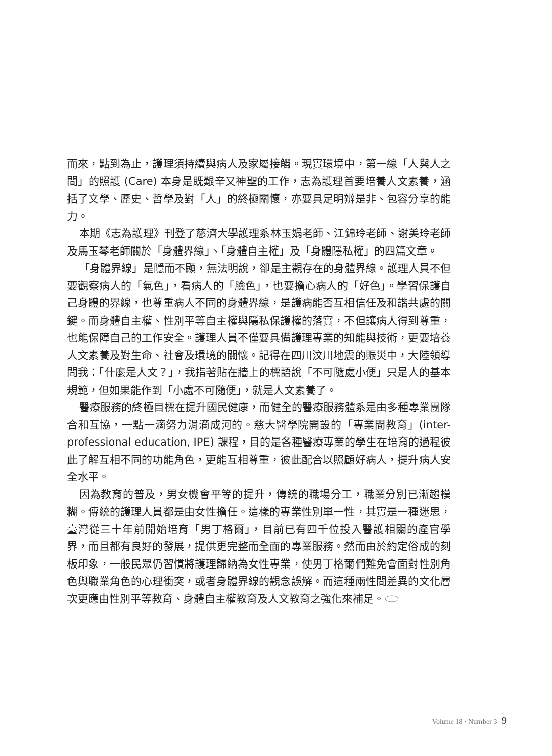而來，點到為止，護理須持續與病人及家屬接觸。現實環境中，第一線「人與人之間」的照護 (Care) 本身是既艱辛又神聖的工作，志為護理首要培養人文素養，涵括了文學、歷史、哲學及對「人」的終極關懷，亦要具足明辨是非、包容分享的能力。
本期《志為護理》刊登了慈濟大學護理系林玉娟老師、江錦玲老師、謝美玲老師及馬玉琴老師關於「身體界線」、「身體自主權」及「身體隱私權」的四篇文章。
「身體界線」是隱而不顯，無法明說，卻是主觀存在的身體界線。護理人員不但要觀察病人的「氣色」，看病人的「臉色」，也要擔心病人的「好色」。學習保護自己身體的界線，也尊重病人不同的身體界線，是護病能否互相信任及和諧共處的關鍵。而身體自主權、性別平等自主權與隱私保護權的落實，不但讓病人得到尊重，也能保障自己的工作安全。護理人員不僅要具備護理專業的知能與技術，更要培養人文素養及對生命、社會及環境的關懷。記得在四川汶川地震的賑災中，大陸領導問我：「什麼是人文？」，我指著貼在牆上的標語說「不可隨處小便」只是人的基本規範，但如果能作到「小處不可隨便」，就是人文素養了。
醫療服務的終極目標在提升國民健康，而健全的醫療服務體系是由多種專業團隊合和互協，一點一滴努力涓滴成河的。慈大醫學院開設的「專業間教育」(inter-professional education, IPE) 課程，目的是各種醫療專業的學生在培育的過程彼此了解互相不同的功能角色，更能互相尊重，彼此配合以照顧好病人，提升病人安全水平。
因為教育的普及，男女機會平等的提升，傳統的職場分工，職業分別已漸趨模糊。傳統的護理人員都是由女性擔任。這樣的專業性別單一性，其實是一種迷思，臺灣從三十年前開始培育「男丁格爾」，目前已有四千位投入醫護相關的產官學界，而且都有良好的發展，提供更完整而全面的專業服務。然而由於約定俗成的刻板印象，一般民眾仍習慣將護理歸納為女性專業，使男丁格爾們難免會面對性別角色與職業角色的心理衝突，或者身體界線的觀念誤解。而這種兩性間差異的文化層次更應由性別平等教育、身體自主權教育及人文教育之強化來補足。
Volume 18 · Number 3 9